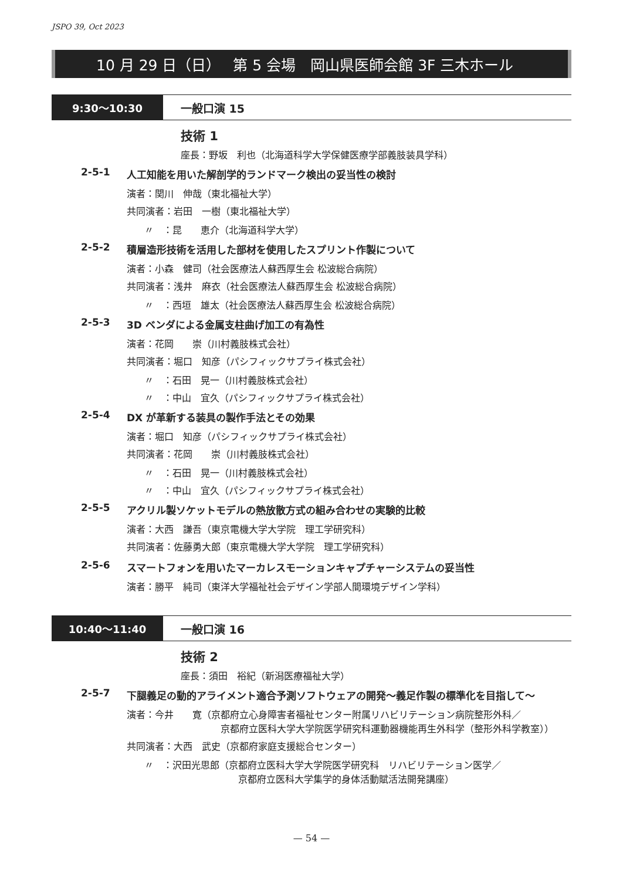JSPO 39, Oct 2023
10 月 29 日（日）　 第 5 会場　岡山県医師会館 3F 三木ホール
9:30〜10:30
一般口演 15
技術 1
座長：野坂　利也（北海道科学大学保健医療学部義肢装具学科）
2-5-1 人工知能を用いた解剖学的ランドマーク検出の妥当性の検討
演者：関川　伸哉（東北福祉大学）
共同演者：岩田　一樹（東北福祉大学）
〃　：昆　　恵介（北海道科学大学）
2-5-2 積層造形技術を活用した部材を使用したスプリント作製について
演者：小森　健司（社会医療法人蘇西厚生会 松波総合病院）
共同演者：浅井　麻衣（社会医療法人蘇西厚生会 松波総合病院）
〃　：西垣　雄太（社会医療法人蘇西厚生会 松波総合病院）
2-5-3 3D ベンダによる金属支柱曲げ加工の有為性
演者：花岡　　崇（川村義肢株式会社）
共同演者：堀口　知彦（パシフィックサプライ株式会社）
〃　：石田　晃一（川村義肢株式会社）
〃　：中山　宜久（パシフィックサプライ株式会社）
2-5-4 DX が革新する装具の製作手法とその効果
演者：堀口　知彦（パシフィックサプライ株式会社）
共同演者：花岡　　崇（川村義肢株式会社）
〃　：石田　晃一（川村義肢株式会社）
〃　：中山　宜久（パシフィックサプライ株式会社）
2-5-5 アクリル製ソケットモデルの熱放散方式の組み合わせの実験的比較
演者：大西　謙吾（東京電機大学大学院　理工学研究科）
共同演者：佐藤勇大郎（東京電機大学大学院　理工学研究科）
2-5-6 スマートフォンを用いたマーカレスモーションキャプチャーシステムの妥当性
演者：勝平　純司（東洋大学福祉社会デザイン学部人間環境デザイン学科）
10:40〜11:40
一般口演 16
技術 2
座長：須田　裕紀（新潟医療福祉大学）
2-5-7 下腿義足の動的アライメント適合予測ソフトウェアの開発〜義足作製の標準化を目指して〜
演者：今井　　寛（京都府立心身障害者福祉センター附属リハビリテーション病院整形外科／
京都府立医科大学大学院医学研究科運動器機能再生外科学（整形外科学教室））
共同演者：大西　武史（京都府家庭支援総合センター）
〃　：沢田光思郎（京都府立医科大学大学院医学研究科　リハビリテーション医学／
京都府立医科大学集学的身体活動賦活法開発講座）
— 54 —